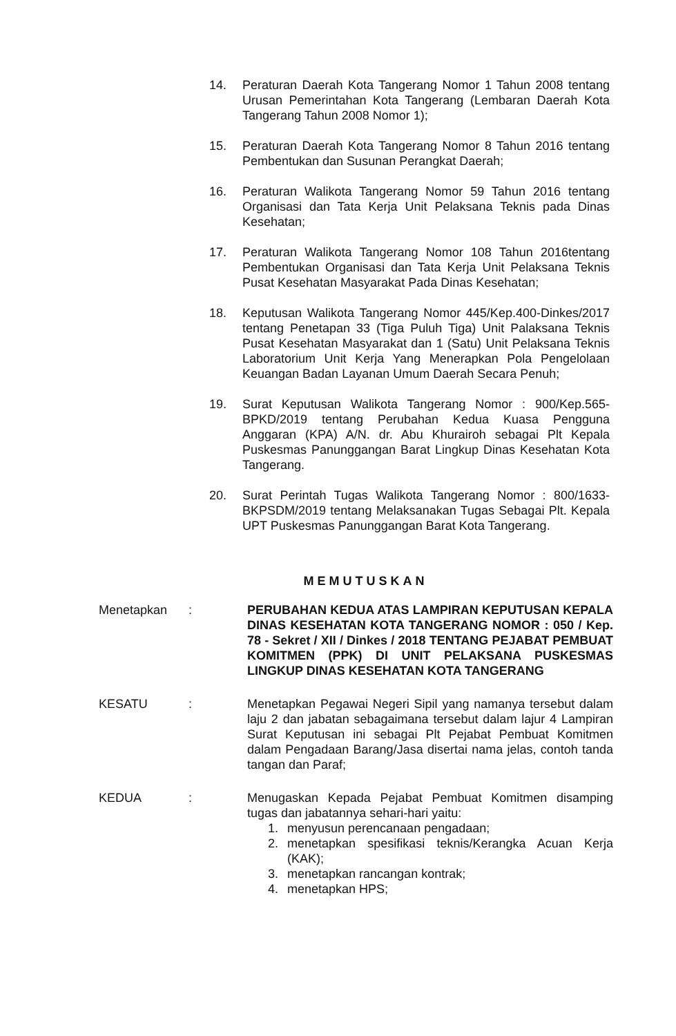14. Peraturan Daerah Kota Tangerang Nomor 1 Tahun 2008 tentang Urusan Pemerintahan Kota Tangerang (Lembaran Daerah Kota Tangerang Tahun 2008 Nomor 1);
15. Peraturan Daerah Kota Tangerang Nomor 8 Tahun 2016 tentang Pembentukan dan Susunan Perangkat Daerah;
16. Peraturan Walikota Tangerang Nomor 59 Tahun 2016 tentang Organisasi dan Tata Kerja Unit Pelaksana Teknis pada Dinas Kesehatan;
17. Peraturan Walikota Tangerang Nomor 108 Tahun 2016tentang Pembentukan Organisasi dan Tata Kerja Unit Pelaksana Teknis Pusat Kesehatan Masyarakat Pada Dinas Kesehatan;
18. Keputusan Walikota Tangerang Nomor 445/Kep.400-Dinkes/2017 tentang Penetapan 33 (Tiga Puluh Tiga) Unit Palaksana Teknis Pusat Kesehatan Masyarakat dan 1 (Satu) Unit Pelaksana Teknis Laboratorium Unit Kerja Yang Menerapkan Pola Pengelolaan Keuangan Badan Layanan Umum Daerah Secara Penuh;
19. Surat Keputusan Walikota Tangerang Nomor : 900/Kep.565-BPKD/2019 tentang Perubahan Kedua Kuasa Pengguna Anggaran (KPA) A/N. dr. Abu Khurairoh sebagai Plt Kepala Puskesmas Panunggangan Barat Lingkup Dinas Kesehatan Kota Tangerang.
20. Surat Perintah Tugas Walikota Tangerang Nomor : 800/1633-BKPSDM/2019 tentang Melaksanakan Tugas Sebagai Plt. Kepala UPT Puskesmas Panunggangan Barat Kota Tangerang.
MEMUTUSKAN
Menetapkan : PERUBAHAN KEDUA ATAS LAMPIRAN KEPUTUSAN KEPALA DINAS KESEHATAN KOTA TANGERANG NOMOR : 050 / Kep. 78 - Sekret / XII / Dinkes / 2018 TENTANG PEJABAT PEMBUAT KOMITMEN (PPK) DI UNIT PELAKSANA PUSKESMAS LINGKUP DINAS KESEHATAN KOTA TANGERANG
KESATU : Menetapkan Pegawai Negeri Sipil yang namanya tersebut dalam laju 2 dan jabatan sebagaimana tersebut dalam lajur 4 Lampiran Surat Keputusan ini sebagai Plt Pejabat Pembuat Komitmen dalam Pengadaan Barang/Jasa disertai nama jelas, contoh tanda tangan dan Paraf;
KEDUA : Menugaskan Kepada Pejabat Pembuat Komitmen disamping tugas dan jabatannya sehari-hari yaitu:
1. menyusun perencanaan pengadaan;
2. menetapkan spesifikasi teknis/Kerangka Acuan Kerja (KAK);
3. menetapkan rancangan kontrak;
4. menetapkan HPS;